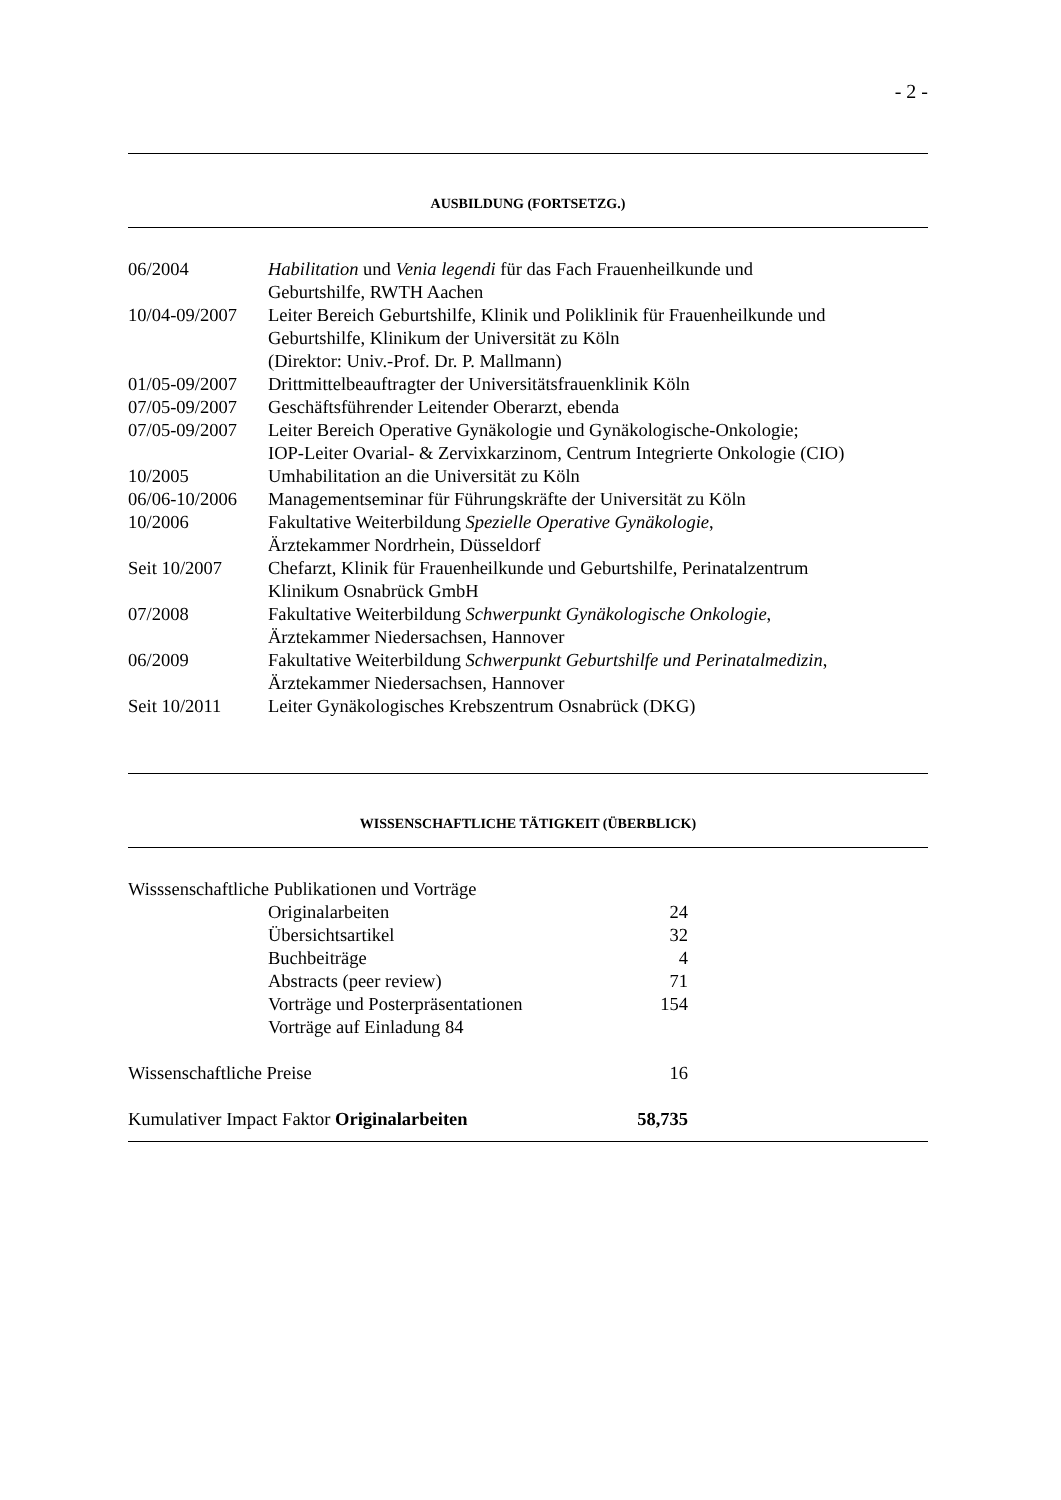- 2 -
AUSBILDUNG (FORTSETZG.)
| 06/2004 | Habilitation und Venia legendi für das Fach Frauenheilkunde und Geburtshilfe, RWTH Aachen |
| 10/04-09/2007 | Leiter Bereich Geburtshilfe, Klinik und Poliklinik für Frauenheilkunde und Geburtshilfe, Klinikum der Universität zu Köln (Direktor: Univ.-Prof. Dr. P. Mallmann) |
| 01/05-09/2007 | Drittmittelbeauftragter der Universitätsfrauenklinik Köln |
| 07/05-09/2007 | Geschäftsführender Leitender Oberarzt, ebenda |
| 07/05-09/2007 | Leiter Bereich Operative Gynäkologie und Gynäkologische-Onkologie; IOP-Leiter Ovarial- & Zervixkarzinom, Centrum Integrierte Onkologie (CIO) |
| 10/2005 | Umhabilitation an die Universität zu Köln |
| 06/06-10/2006 | Managementseminar für Führungskräfte der Universität zu Köln |
| 10/2006 | Fakultative Weiterbildung Spezielle Operative Gynäkologie , Ärztekammer Nordrhein, Düsseldorf |
| Seit 10/2007 | Chefarzt, Klinik für Frauenheilkunde und Geburtshilfe, Perinatalzentrum Klinikum Osnabrück GmbH |
| 07/2008 | Fakultative Weiterbildung Schwerpunkt Gynäkologische Onkologie , Ärztekammer Niedersachsen, Hannover |
| 06/2009 | Fakultative Weiterbildung Schwerpunkt Geburtshilfe und Perinatalmedizin , Ärztekammer Niedersachsen, Hannover |
| Seit 10/2011 | Leiter Gynäkologisches Krebszentrum Osnabrück (DKG) |
WISSENSCHAFTLICHE TÄTIGKEIT (ÜBERBLICK)
| Wisssenschaftliche Publikationen und Vorträge | | |
| | Originalarbeiten | 24 |
| | Übersichtsartikel | 32 |
| | Buchbeiträge | 4 |
| | Abstracts (peer review) | 71 |
| | Vorträge und Posterpräsentationen | 154 |
| | Vorträge auf Einladung 84 | |
| Wissenschaftliche Preise | | 16 |
| Kumulativer Impact Faktor Originalarbeiten | | 58,735 |